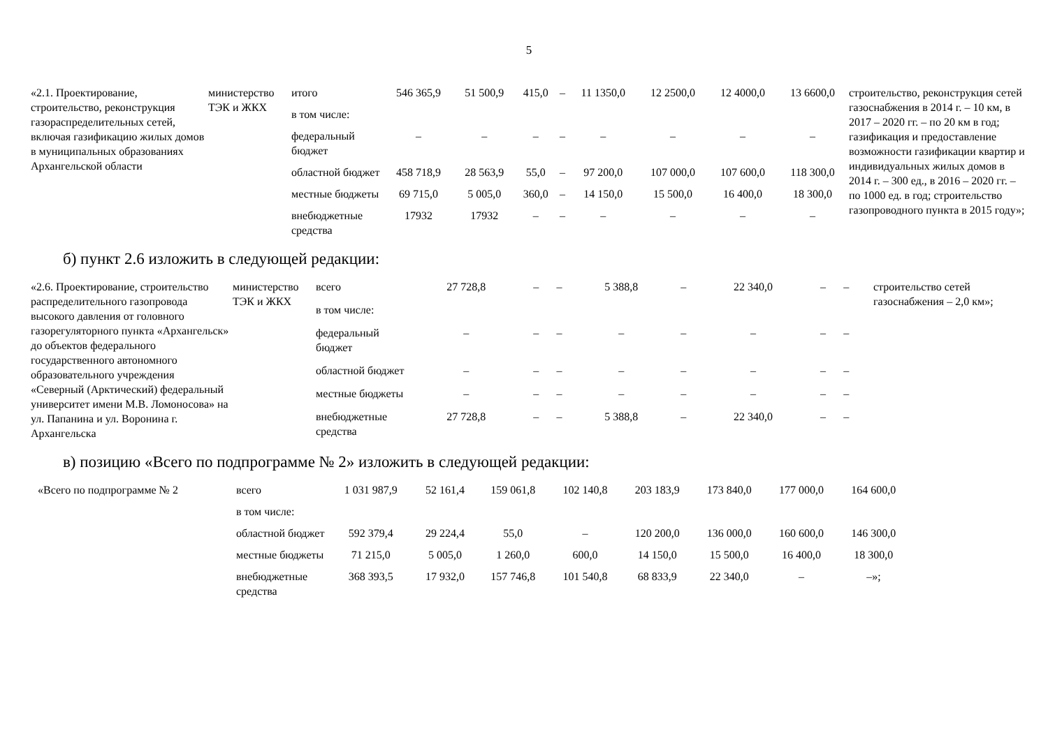5
| «2.1. Проектирование, строительство, реконструкция газораспределительных сетей, включая газификацию жилых домов в муниципальных образованиях Архангельской области | министерство ТЭК и ЖКХ | итого | 546 365,9 | 51 500,9 | 415,0 | – | 11 1350,0 | 12 2500,0 | 12 4000,0 | 13 6600,0 | строительство, реконструкция сетей газоснабжения в 2014 г. – 10 км, в 2017 – 2020 гг. – по 20 км в год; газификация и предоставление возможности газификации квартир и индивидуальных жилых домов в 2014 г. – 300 ед., в 2016 – 2020 гг. – по 1000 ед. в год; строительство газопроводного пункта в 2015 году»; |
| | | в том числе: | | | | | | | | | |
| | | федеральный бюджет | – | – | – | – | – | – | – | – | |
| | | областной бюджет | 458 718,9 | 28 563,9 | 55,0 | – | 97 200,0 | 107 000,0 | 107 600,0 | 118 300,0 | |
| | | местные бюджеты | 69 715,0 | 5 005,0 | 360,0 | – | 14 150,0 | 15 500,0 | 16 400,0 | 18 300,0 | |
| | | внебюджетные средства | 17932 | 17932 | – | – | – | – | – | – | |
б) пункт 2.6 изложить в следующей редакции:
| «2.6. Проектирование, строительство распределительного газопровода высокого давления от головного газорегуляторного пункта «Архангельск» до объектов федерального государственного автономного образовательного учреждения «Северный (Арктический) федеральный университет имени М.В. Ломоносова» на ул. Папанина и ул. Воронина г. Архангельска | министерство ТЭК и ЖКХ | всего | 27 728,8 | – | – | 5 388,8 | – | 22 340,0 | – | – | строительство сетей газоснабжения – 2,0 км»; |
| | | в том числе: | | | | | | | | | |
| | | федеральный бюджет | – | – | – | – | – | – | – | – | |
| | | областной бюджет | – | – | – | – | – | – | – | – | |
| | | местные бюджеты | – | – | – | – | – | – | – | – | |
| | | внебюджетные средства | 27 728,8 | – | – | 5 388,8 | – | 22 340,0 | – | – | |
в) позицию «Всего по подпрограмме № 2» изложить в следующей редакции:
| «Всего по подпрограмме № 2 | всего | 1 031 987,9 | 52 161,4 | 159 061,8 | 102 140,8 | 203 183,9 | 173 840,0 | 177 000,0 | 164 600,0 |
| | в том числе: | | | | | | | | |
| | областной бюджет | 592 379,4 | 29 224,4 | 55,0 | – | 120 200,0 | 136 000,0 | 160 600,0 | 146 300,0 |
| | местные бюджеты | 71 215,0 | 5 005,0 | 1 260,0 | 600,0 | 14 150,0 | 15 500,0 | 16 400,0 | 18 300,0 |
| | внебюджетные средства | 368 393,5 | 17 932,0 | 157 746,8 | 101 540,8 | 68 833,9 | 22 340,0 | – | –»; |